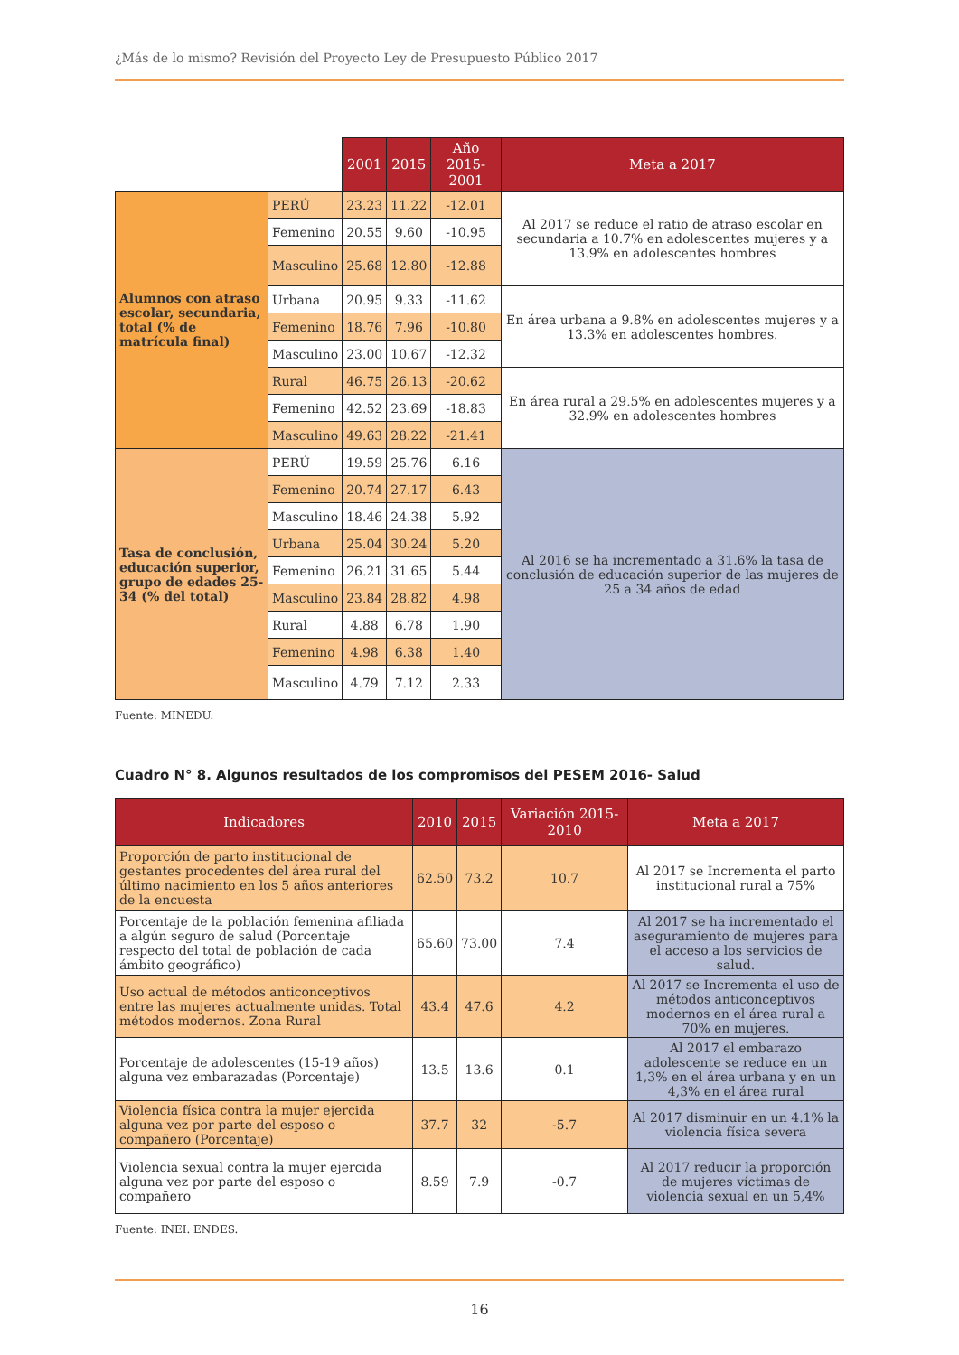¿Más de lo mismo? Revisión del Proyecto Ley de Presupuesto Público 2017
| | | 2001 | 2015 | Año 2015-2001 | Meta a 2017 |
| Alumnos con atraso escolar, secundaria, total (% de matrícula final) | PERÚ | 23.23 | 11.22 | -12.01 | Al 2017 se reduce el ratio de atraso escolar en secundaria a 10.7% en adolescentes mujeres y a 13.9% en adolescentes hombres |
| | Femenino | 20.55 | 9.60 | -10.95 | |
| | Masculino | 25.68 | 12.80 | -12.88 | |
| | Urbana | 20.95 | 9.33 | -11.62 | En área urbana a 9.8% en adolescentes mujeres y a 13.3% en adolescentes hombres. |
| | Femenino | 18.76 | 7.96 | -10.80 | |
| | Masculino | 23.00 | 10.67 | -12.32 | |
| | Rural | 46.75 | 26.13 | -20.62 | En área rural a 29.5% en adolescentes mujeres y a 32.9% en adolescentes hombres |
| | Femenino | 42.52 | 23.69 | -18.83 | |
| | Masculino | 49.63 | 28.22 | -21.41 | |
| Tasa de conclusión, educación superior, grupo de edades 25-34 (% del total) | PERÚ | 19.59 | 25.76 | 6.16 | Al 2016 se ha incrementado a 31.6% la tasa de conclusión de educación superior de las mujeres de 25 a 34 años de edad |
| | Femenino | 20.74 | 27.17 | 6.43 | |
| | Masculino | 18.46 | 24.38 | 5.92 | |
| | Urbana | 25.04 | 30.24 | 5.20 | |
| | Femenino | 26.21 | 31.65 | 5.44 | |
| | Masculino | 23.84 | 28.82 | 4.98 | |
| | Rural | 4.88 | 6.78 | 1.90 | |
| | Femenino | 4.98 | 6.38 | 1.40 | |
| | Masculino | 4.79 | 7.12 | 2.33 | |
Fuente: MINEDU.
Cuadro N° 8. Algunos resultados de los compromisos del PESEM 2016- Salud
| Indicadores | 2010 | 2015 | Variación 2015-2010 | Meta a 2017 |
| --- | --- | --- | --- | --- |
| Proporción de parto institucional de gestantes procedentes del área rural del último nacimiento en los 5 años anteriores de la encuesta | 62.50 | 73.2 | 10.7 | Al 2017 se Incrementa el parto institucional rural a 75% |
| Porcentaje de la población femenina afiliada a algún seguro de salud (Porcentaje respecto del total de población de cada ámbito geográfico) | 65.60 | 73.00 | 7.4 | Al 2017 se ha incrementado el aseguramiento de mujeres para el acceso a los servicios de salud. |
| Uso actual de métodos anticonceptivos entre las mujeres actualmente unidas. Total métodos modernos. Zona Rural | 43.4 | 47.6 | 4.2 | Al 2017 se Incrementa el uso de métodos anticonceptivos modernos en el área rural a 70% en mujeres. |
| Porcentaje de adolescentes (15-19 años) alguna vez embarazadas (Porcentaje) | 13.5 | 13.6 | 0.1 | Al 2017 el embarazo adolescente se reduce en un 1,3% en el área urbana y en un 4,3% en el área rural |
| Violencia física contra la mujer ejercida alguna vez por parte del esposo o compañero (Porcentaje) | 37.7 | 32 | -5.7 | Al 2017 disminuir en un 4.1% la violencia física severa |
| Violencia sexual contra la mujer ejercida alguna vez por parte del esposo o compañero | 8.59 | 7.9 | -0.7 | Al 2017 reducir la proporción de mujeres víctimas de violencia sexual en un 5,4% |
Fuente: INEI. ENDES.
16